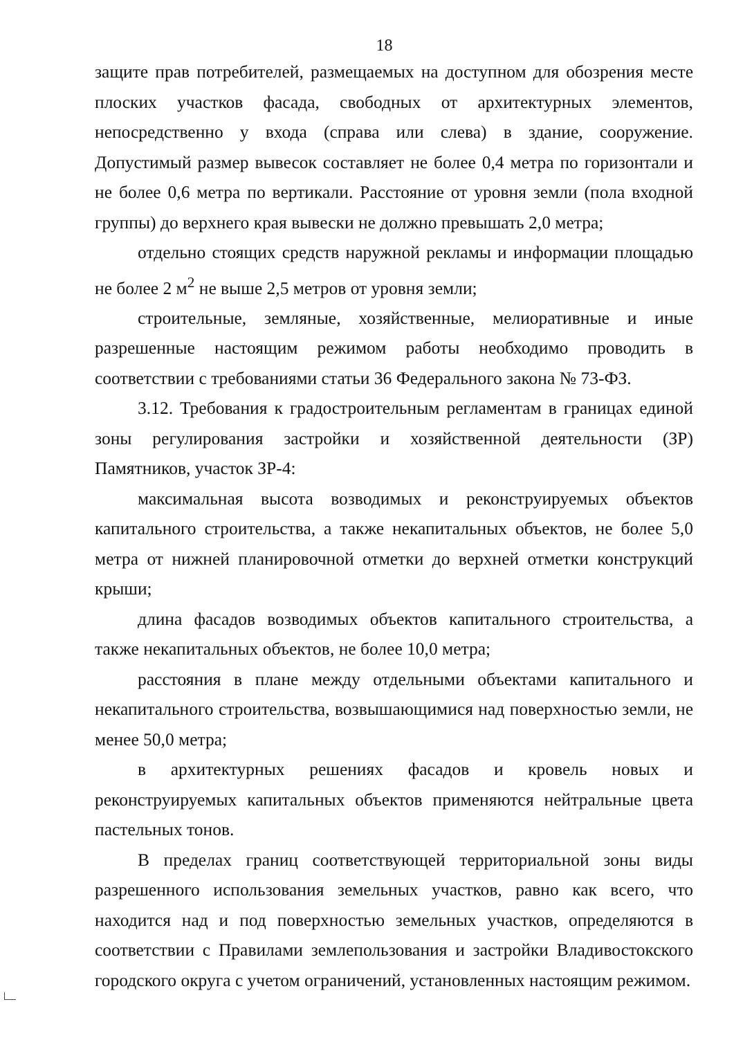18
защите прав потребителей, размещаемых на доступном для обозрения месте плоских участков фасада, свободных от архитектурных элементов, непосредственно у входа (справа или слева) в здание, сооружение. Допустимый размер вывесок составляет не более 0,4 метра по горизонтали и не более 0,6 метра по вертикали. Расстояние от уровня земли (пола входной группы) до верхнего края вывески не должно превышать 2,0 метра;
отдельно стоящих средств наружной рекламы и информации площадью не более 2 м<sup>2</sup> не выше 2,5 метров от уровня земли;
строительные, земляные, хозяйственные, мелиоративные и иные разрешенные настоящим режимом работы необходимо проводить в соответствии с требованиями статьи 36 Федерального закона № 73-ФЗ.
3.12. Требования к градостроительным регламентам в границах единой зоны регулирования застройки и хозяйственной деятельности (ЗР) Памятников, участок ЗР-4:
максимальная высота возводимых и реконструируемых объектов капитального строительства, а также некапитальных объектов, не более 5,0 метра от нижней планировочной отметки до верхней отметки конструкций крыши;
длина фасадов возводимых объектов капитального строительства, а также некапитальных объектов, не более 10,0 метра;
расстояния в плане между отдельными объектами капитального и некапитального строительства, возвышающимися над поверхностью земли, не менее 50,0 метра;
в архитектурных решениях фасадов и кровель новых и реконструируемых капитальных объектов применяются нейтральные цвета пастельных тонов.
В пределах границ соответствующей территориальной зоны виды разрешенного использования земельных участков, равно как всего, что находится над и под поверхностью земельных участков, определяются в соответствии с Правилами землепользования и застройки Владивостокского городского округа с учетом ограничений, установленных настоящим режимом.